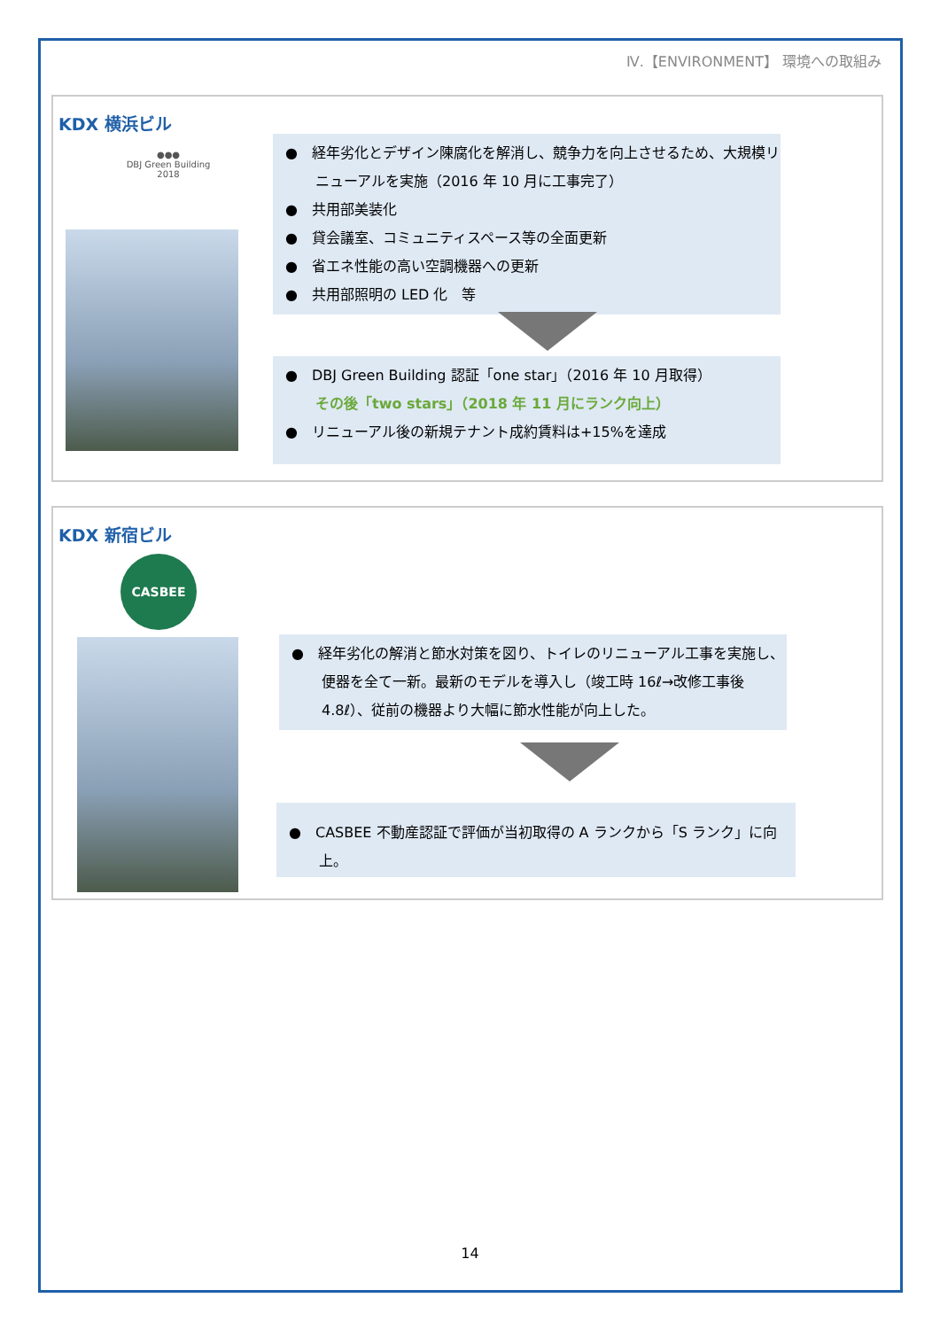Ⅳ.【ENVIRONMENT】 環境への取組み
KDX 横浜ビル
●●●
DBJ Green Building
2018
●　経年劣化とデザイン陳腐化を解消し、競争力を向上させるため、大規模リニューアルを実施（2016 年 10 月に工事完了）
●　共用部美装化
●　貸会議室、コミュニティスペース等の全面更新
●　省エネ性能の高い空調機器への更新
●　共用部照明の LED 化　等
●　DBJ Green Building 認証「one star」（2016 年 10 月取得）
その後「two stars」（2018 年 11 月にランク向上）
●　リニューアル後の新規テナント成約賃料は+15%を達成
KDX 新宿ビル
CASBEE
●　経年劣化の解消と節水対策を図り、トイレのリニューアル工事を実施し、便器を全て一新。最新のモデルを導入し（竣工時 16ℓ→改修工事後 4.8ℓ）、従前の機器より大幅に節水性能が向上した。
●　CASBEE 不動産認証で評価が当初取得の A ランクから「S ランク」に向上。
14